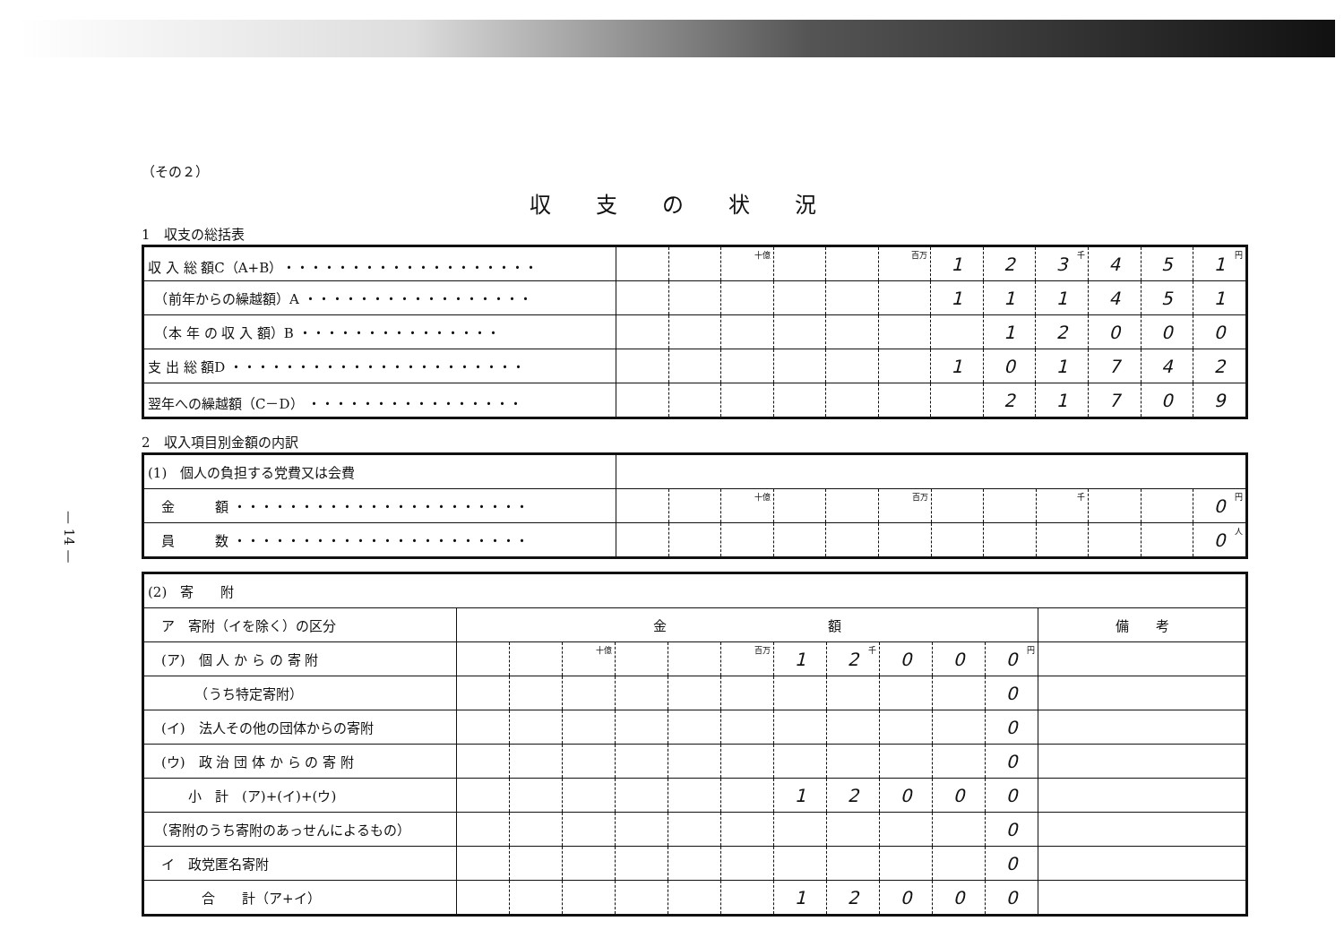— 14 —
（その２）
収支の状況
1　収支の総括表
| 収 入 総 額C（A+B）・・・・・・・・・・・・・・・・・・・ | | | 十億 | | | 百万 | 1 | 2 | 3 千 | 4 | 5 | 1 円 |
| （前年からの繰越額）A ・・・・・・・・・・・・・・・・・ | | | | | | | 1 | 1 | 1 | 4 | 5 | 1 |
| （本 年 の 収 入 額）B ・・・・・・・・・・・・・・・ | | | | | | | | 1 | 2 | 0 | 0 | 0 |
| 支 出 総 額D ・・・・・・・・・・・・・・・・・・・・・・ | | | | | | | 1 | 0 | 1 | 7 | 4 | 2 |
| 翌年への繰越額（C－D） ・・・・・・・・・・・・・・・・ | | | | | | | | 2 | 1 | 7 | 0 | 9 |
2　収入項目別金額の内訳
| (1) 個人の負担する党費又は会費 | | | | | | | | | | | | |
| 金 額 ・・・・・・・・・・・・・・・・・・・・・・ | | | 十億 | | | 百万 | | | 千 | | | 0 円 |
| 員 数 ・・・・・・・・・・・・・・・・・・・・・・ | | | | | | | | | | | | 0 人 |
| (2) 寄 附 | | | | | | | | | | | | |
| ア 寄附（イを除く）の区分 | 金 額 | | | | | | | | | | | 備 考 |
| (ア) 個 人 か ら の 寄 附 | | | 十億 | | | 百万 | 1 | 2 千 | 0 | 0 | 0 円 | |
| （うち特定寄附） | | | | | | | | | | | 0 | |
| (イ) 法人その他の団体からの寄附 | | | | | | | | | | | 0 | |
| (ウ) 政 治 団 体 か ら の 寄 附 | | | | | | | | | | | 0 | |
| 小 計 (ア)+(イ)+(ウ) | | | | | | | 1 | 2 | 0 | 0 | 0 | |
| （寄附のうち寄附のあっせんによるもの） | | | | | | | | | | | 0 | |
| イ 政党匿名寄附 | | | | | | | | | | | 0 | |
| 合 計（ア+イ） | | | | | | | 1 | 2 | 0 | 0 | 0 | |